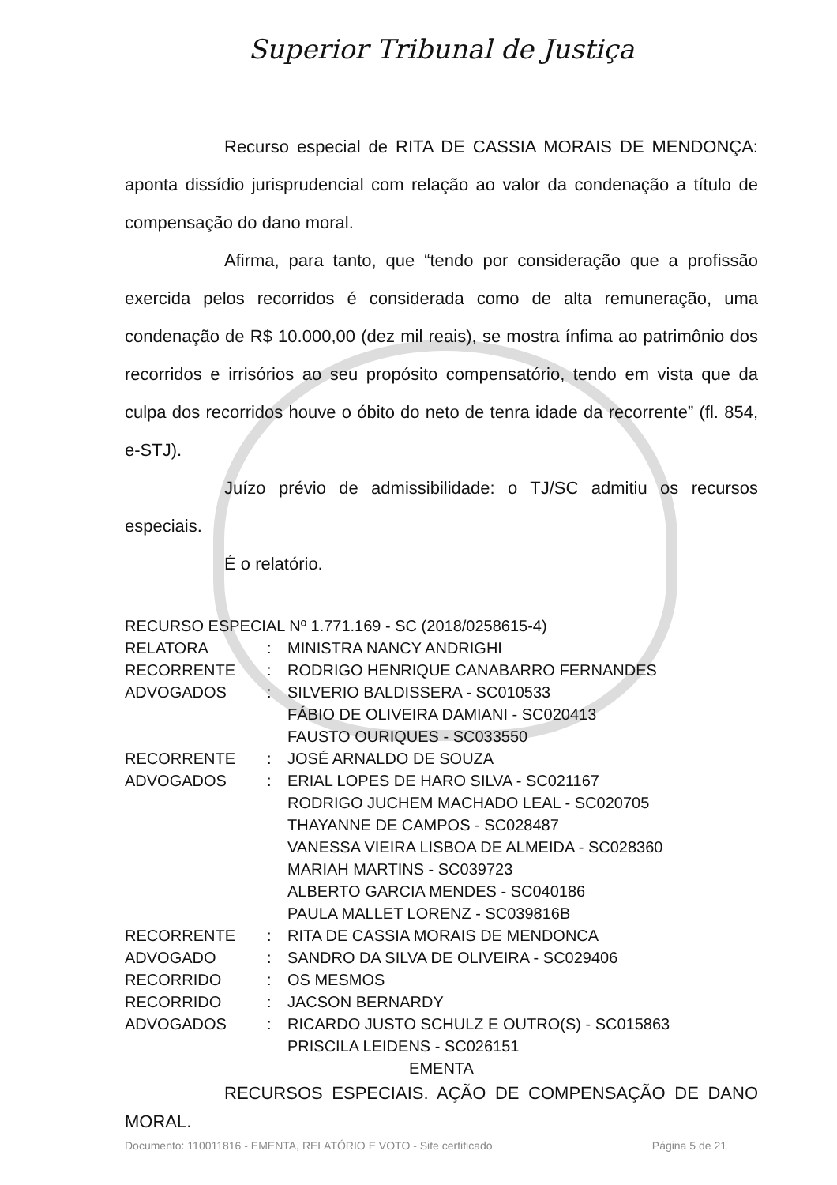Superior Tribunal de Justiça
Recurso especial de RITA DE CASSIA MORAIS DE MENDONÇA: aponta dissídio jurisprudencial com relação ao valor da condenação a título de compensação do dano moral.
Afirma, para tanto, que “tendo por consideração que a profissão exercida pelos recorridos é considerada como de alta remuneração, uma condenação de R$ 10.000,00 (dez mil reais), se mostra ínfima ao patrimônio dos recorridos e irrisórios ao seu propósito compensatório, tendo em vista que da culpa dos recorridos houve o óbito do neto de tenra idade da recorrente” (fl. 854, e-STJ).
Juízo prévio de admissibilidade: o TJ/SC admitiu os recursos especiais.
É o relatório.
RECURSO ESPECIAL Nº 1.771.169 - SC (2018/0258615-4)
RELATORA: MINISTRA NANCY ANDRIGHI
RECORRENTE: RODRIGO HENRIQUE CANABARRO FERNANDES
ADVOGADOS: SILVERIO BALDISSERA - SC010533
FÁBIO DE OLIVEIRA DAMIANI - SC020413
FAUSTO OURIQUES - SC033550
RECORRENTE: JOSÉ ARNALDO DE SOUZA
ADVOGADOS: ERIAL LOPES DE HARO SILVA - SC021167
RODRIGO JUCHEM MACHADO LEAL - SC020705
THAYANNE DE CAMPOS - SC028487
VANESSA VIEIRA LISBOA DE ALMEIDA - SC028360
MARIAH MARTINS - SC039723
ALBERTO GARCIA MENDES - SC040186
PAULA MALLET LORENZ - SC039816B
RECORRENTE: RITA DE CASSIA MORAIS DE MENDONCA
ADVOGADO: SANDRO DA SILVA DE OLIVEIRA - SC029406
RECORRIDO: OS MESMOS
RECORRIDO: JACSON BERNARDY
ADVOGADOS: RICARDO JUSTO SCHULZ E OUTRO(S) - SC015863
PRISCILA LEIDENS - SC026151
EMENTA
RECURSOS ESPECIAIS. AÇÃO DE COMPENSAÇÃO DE DANO MORAL.
Documento: 110011816 - EMENTA, RELATÓRIO E VOTO - Site certificado Página 5 de 21